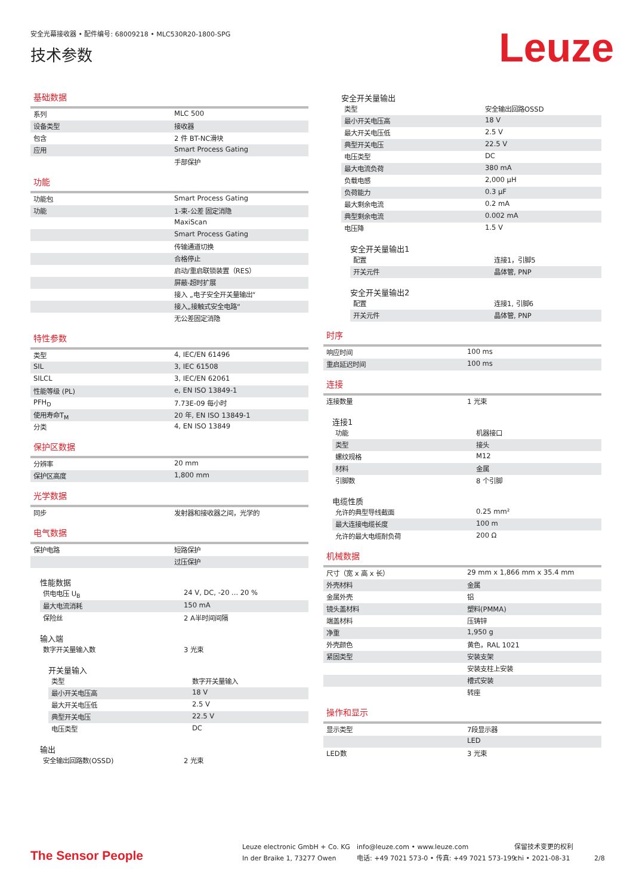安全光幕接收器 • 配件编号: 68009218 • MLC530R20-1800-SPG
技术参数 Leuze
基础数据
| 系列 | MLC 500 |
| 设备类型 | 接收器 |
| 包含 | 2 件 BT-NC滑块 |
| 应用 | Smart Process Gating |
| | 手部保护 |
功能
| 功能包 | Smart Process Gating |
| 功能 | 1-束-公差 固定消隐 |
| | MaxiScan |
| | Smart Process Gating |
| | 传输通道切换 |
| | 合格停止 |
| | 启动/重启联锁装置（RES） |
| | 屏蔽-超时扩展 |
| | 接入 „电子安全开关量输出“ |
| | 接入„接触式安全电路“ |
| | 无公差固定消隐 |
特性参数
| 类型 | 4, IEC/EN 61496 |
| SIL | 3, IEC 61508 |
| SILCL | 3, IEC/EN 62061 |
| 性能等级 (PL) | e, EN ISO 13849-1 |
| PFH<sub>D</sub> | 7.73E-09 每小时 |
| 使用寿命T<sub>M</sub> | 20 年, EN ISO 13849-1 |
| 分类 | 4, EN ISO 13849 |
保护区数据
| 分辨率 | 20 mm |
| 保护区高度 | 1,800 mm |
光学数据
| 同步 | 发射器和接收器之间，光学的 |
电气数据
| 保护电路 | 短路保护 |
| | 过压保护 |
性能数据
| 供电电压 U<sub>B</sub> | 24 V, DC, -20 ... 20 % |
| 最大电流消耗 | 150 mA |
| 保险丝 | 2 A半时间间隔 |
输入端
| 数字开关量输入数 | 3 光束 |
开关量输入
| 类型 | 数字开关量输入 |
| 最小开关电压高 | 18 V |
| 最大开关电压低 | 2.5 V |
| 典型开关电压 | 22.5 V |
| 电压类型 | DC |
输出
| 安全输出回路数(OSSD) | 2 光束 |
安全开关量输出
| 类型 | 安全输出回路OSSD |
| 最小开关电压高 | 18 V |
| 最大开关电压低 | 2.5 V |
| 典型开关电压 | 22.5 V |
| 电压类型 | DC |
| 最大电流负荷 | 380 mA |
| 负载电感 | 2,000 µH |
| 负荷能力 | 0.3 µF |
| 最大剩余电流 | 0.2 mA |
| 典型剩余电流 | 0.002 mA |
| 电压降 | 1.5 V |
安全开关量输出1
| 配置 | 连接1，引脚5 |
| 开关元件 | 晶体管, PNP |
安全开关量输出2
| 配置 | 连接1, 引脚6 |
| 开关元件 | 晶体管, PNP |
时序
| 响应时间 | 100 ms |
| 重启延迟时间 | 100 ms |
连接
| 连接数量 | 1 光束 |
连接1
| 功能 | 机器接口 |
| 类型 | 接头 |
| 螺纹规格 | M12 |
| 材料 | 金属 |
| 引脚数 | 8 个引脚 |
电缆性质
| 允许的典型导线截面 | 0.25 mm² |
| 最大连接电缆长度 | 100 m |
| 允许的最大电缆耐负荷 | 200 Ω |
机械数据
| 尺寸（宽 x 高 x 长） | 29 mm x 1,866 mm x 35.4 mm |
| 外壳材料 | 金属 |
| 金属外壳 | 铝 |
| 镜头盖材料 | 塑料(PMMA) |
| 端盖材料 | 压铸锌 |
| 净重 | 1,950 g |
| 外壳颜色 | 黄色，RAL 1021 |
| 紧固类型 | 安装支架 |
| | 安装支柱上安装 |
| | 槽式安装 |
| | 转座 |
操作和显示
| 显示类型 | 7段显示器 |
| | LED |
| LED数 | 3 光束 |
The Sensor People
Leuze electronic GmbH + Co. KG
In der Braike 1, 73277 Owen
info@leuze.com • www.leuze.com
电话: +49 7021 573-0 • 传真: +49 7021 573-199
保留技术变更的权利
chi • 2021-08-31
2/8